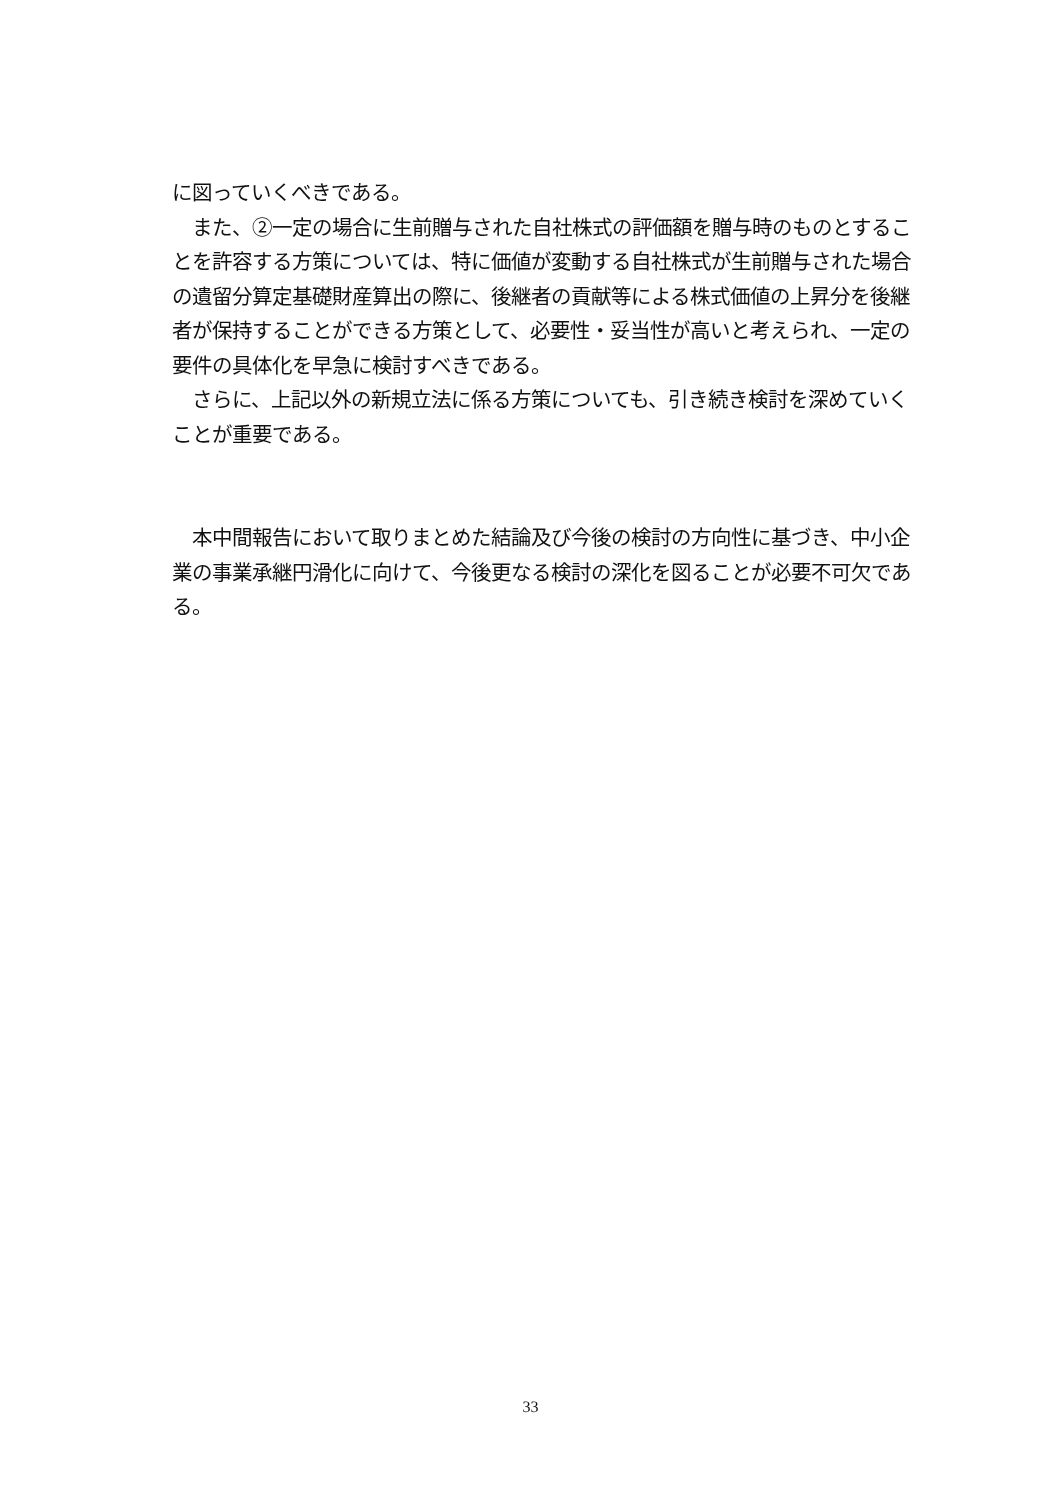に図っていくべきである。
　また、②一定の場合に生前贈与された自社株式の評価額を贈与時のものとすることを許容する方策については、特に価値が変動する自社株式が生前贈与された場合の遺留分算定基礎財産算出の際に、後継者の貢献等による株式価値の上昇分を後継者が保持することができる方策として、必要性・妥当性が高いと考えられ、一定の要件の具体化を早急に検討すべきである。
　さらに、上記以外の新規立法に係る方策についても、引き続き検討を深めていくことが重要である。
　本中間報告において取りまとめた結論及び今後の検討の方向性に基づき、中小企業の事業承継円滑化に向けて、今後更なる検討の深化を図ることが必要不可欠である。
33